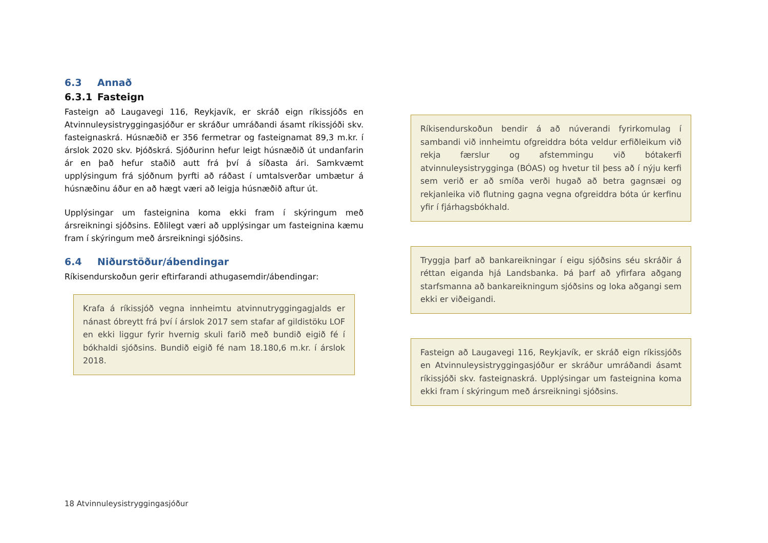6.3 Annað
6.3.1 Fasteign
Fasteign að Laugavegi 116, Reykjavík, er skráð eign ríkissjóðs en Atvinnuleysistryggingasjóður er skráður umráðandi ásamt ríkissjóði skv. fasteignaskrá. Húsnæðið er 356 fermetrar og fasteignamat 89,3 m.kr. í árslok 2020 skv. Þjóðskrá. Sjóðurinn hefur leigt húsnæðið út undanfarin ár en það hefur staðið autt frá því á síðasta ári. Samkvæmt upplýsingum frá sjóðnum þyrfti að ráðast í umtalsverðar umbætur á húsnæðinu áður en að hægt væri að leigja húsnæðið aftur út.
Upplýsingar um fasteignina koma ekki fram í skýringum með ársreikningi sjóðsins. Eðlilegt væri að upplýsingar um fasteignina kæmu fram í skýringum með ársreikningi sjóðsins.
6.4 Niðurstöður/ábendingar
Ríkisendurskoðun gerir eftirfarandi athugasemdir/ábendingar:
Krafa á ríkissjóð vegna innheimtu atvinnutryggingagjalds er nánast óbreytt frá því í árslok 2017 sem stafar af gildistöku LOF en ekki liggur fyrir hvernig skuli farið með bundið eigið fé í bókhaldi sjóðsins. Bundið eigið fé nam 18.180,6 m.kr. í árslok 2018.
Ríkisendurskoðun bendir á að núverandi fyrirkomulag í sambandi við innheimtu ofgreiddra bóta veldur erfiðleikum við rekja færslur og afstemmingu við bótakerfi atvinnuleysistrygginga (BÓAS) og hvetur til þess að í nýju kerfi sem verið er að smíða verði hugað að betra gagnsæi og rekjanleika við flutning gagna vegna ofgreiddra bóta úr kerfinu yfir í fjárhagsbókhald.
Tryggja þarf að bankareikningar í eigu sjóðsins séu skráðir á réttan eiganda hjá Landsbanka. Þá þarf að yfirfara aðgang starfsmanna að bankareikningum sjóðsins og loka aðgangi sem ekki er viðeigandi.
Fasteign að Laugavegi 116, Reykjavík, er skráð eign ríkissjóðs en Atvinnuleysistryggingasjóður er skráður umráðandi ásamt ríkissjóði skv. fasteignaskrá. Upplýsingar um fasteignina koma ekki fram í skýringum með ársreikningi sjóðsins.
18 Atvinnuleysistryggingasjóður